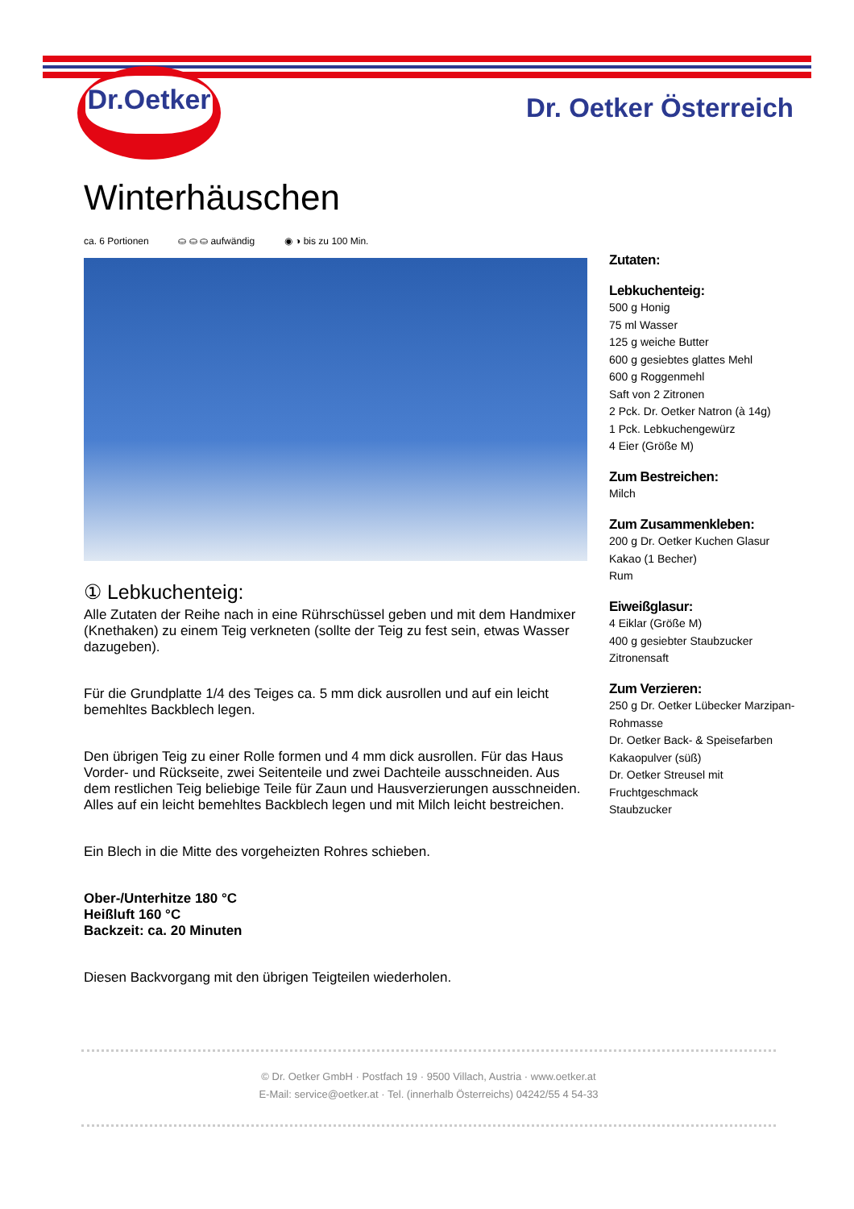Dr.Oetker
Dr. Oetker Österreich
Winterhäuschen
ca. 6 Portionen ⛀ ⛀ ⛀ aufwändig ◉ ◑ bis zu 100 Min.
① Lebkuchenteig:
Alle Zutaten der Reihe nach in eine Rührschüssel geben und mit dem Handmixer (Knethaken) zu einem Teig verkneten (sollte der Teig zu fest sein, etwas Wasser dazugeben).
Für die Grundplatte 1/4 des Teiges ca. 5 mm dick ausrollen und auf ein leicht bemehltes Backblech legen.
Den übrigen Teig zu einer Rolle formen und 4 mm dick ausrollen. Für das Haus Vorder- und Rückseite, zwei Seitenteile und zwei Dachteile ausschneiden. Aus dem restlichen Teig beliebige Teile für Zaun und Hausverzierungen ausschneiden. Alles auf ein leicht bemehltes Backblech legen und mit Milch leicht bestreichen.
Ein Blech in die Mitte des vorgeheizten Rohres schieben.
Ober-/Unterhitze 180 °C
Heißluft 160 °C
Backzeit: ca. 20 Minuten
Diesen Backvorgang mit den übrigen Teigteilen wiederholen.
Zutaten:
Lebkuchenteig:
500 g Honig
75 ml Wasser
125 g weiche Butter
600 g gesiebtes glattes Mehl
600 g Roggenmehl
Saft von 2 Zitronen
2 Pck. Dr. Oetker Natron (à 14g)
1 Pck. Lebkuchengewürz
4 Eier (Größe M)
Zum Bestreichen:
Milch
Zum Zusammenkleben:
200 g Dr. Oetker Kuchen Glasur
Kakao (1 Becher)
Rum
Eiweißglasur:
4 Eiklar (Größe M)
400 g gesiebter Staubzucker
Zitronensaft
Zum Verzieren:
250 g Dr. Oetker Lübecker Marzipan-Rohmasse
Dr. Oetker Back- & Speisefarben
Kakaopulver (süß)
Dr. Oetker Streusel mit Fruchtgeschmack
Staubzucker
© Dr. Oetker GmbH · Postfach 19 · 9500 Villach, Austria · www.oetker.at
E-Mail: service@oetker.at · Tel. (innerhalb Österreichs) 04242/55 4 54-33